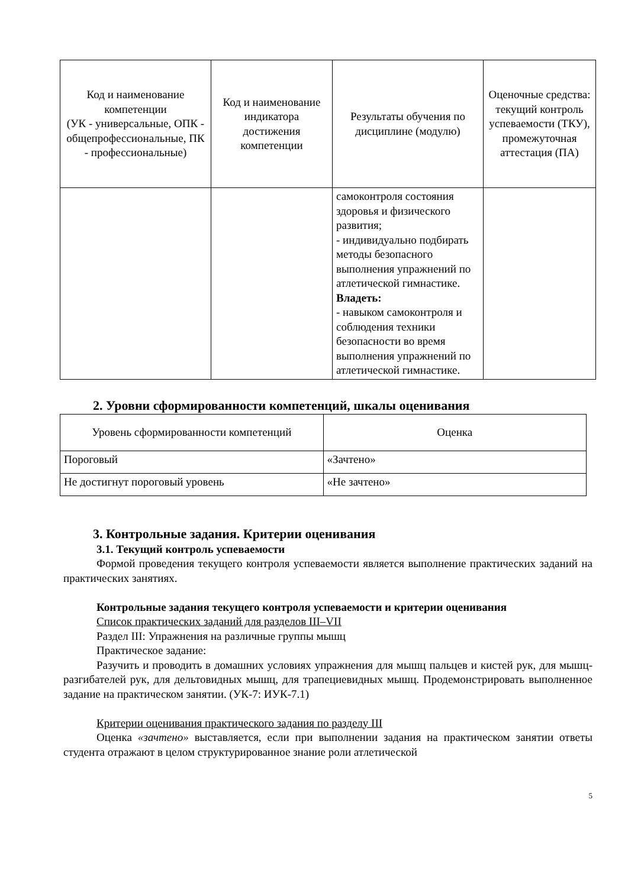| Код и наименование компетенции (УК - универсальные, ОПК - общепрофессиональные, ПК - профессиональные) | Код и наименование индикатора достижения компетенции | Результаты обучения по дисциплине (модулю) | Оценочные средства: текущий контроль успеваемости (ТКУ), промежуточная аттестация (ПА) |
| --- | --- | --- | --- |
| | | самоконтроля состояния здоровья и физического развития; - индивидуально подбирать методы безопасного выполнения упражнений по атлетической гимнастике. Владеть: - навыком самоконтроля и соблюдения техники безопасности во время выполнения упражнений по атлетической гимнастике. | |
2. Уровни сформированности компетенций, шкалы оценивания
| Уровень сформированности компетенций | Оценка |
| --- | --- |
| Пороговый | «Зачтено» |
| Не достигнут пороговый уровень | «Не зачтено» |
3. Контрольные задания. Критерии оценивания
3.1. Текущий контроль успеваемости
Формой проведения текущего контроля успеваемости является выполнение практических заданий на практических занятиях.
Контрольные задания текущего контроля успеваемости и критерии оценивания
Список практических заданий для разделов III–VII
Раздел III: Упражнения на различные группы мышц
Практическое задание:
Разучить и проводить в домашних условиях упражнения для мышц пальцев и кистей рук, для мышц-разгибателей рук, для дельтовидных мышц, для трапециевидных мышц. Продемонстрировать выполненное задание на практическом занятии. (УК-7: ИУК-7.1)
Критерии оценивания практического задания по разделу III
Оценка «зачтено» выставляется, если при выполнении задания на практическом занятии ответы студента отражают в целом структурированное знание роли атлетической
5